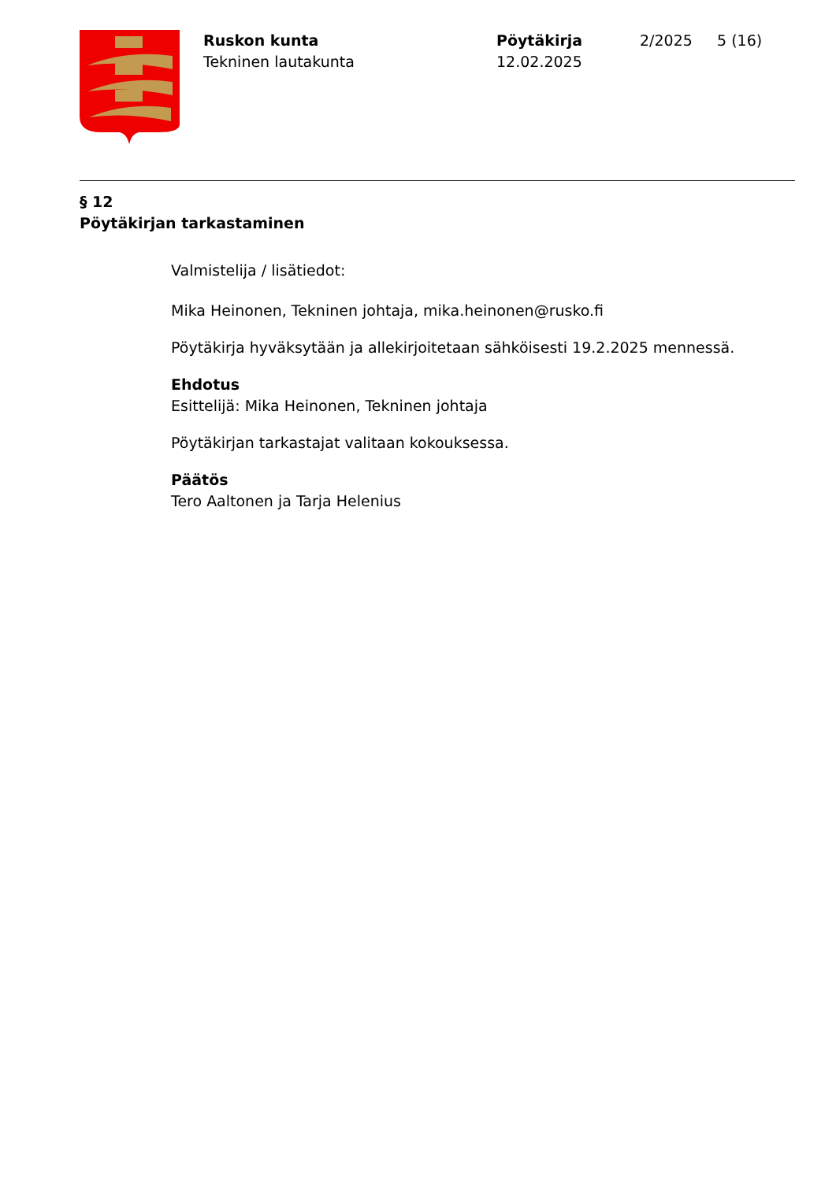Ruskon kunta
Tekninen lautakunta
Pöytäkirja
12.02.2025
2/2025 5 (16)
§ 12
Pöytäkirjan tarkastaminen
Valmistelija / lisätiedot:
Mika Heinonen, Tekninen johtaja, mika.heinonen@rusko.fi
Pöytäkirja hyväksytään ja allekirjoitetaan sähköisesti 19.2.2025 mennessä.
Ehdotus
Esittelijä: Mika Heinonen, Tekninen johtaja
Pöytäkirjan tarkastajat valitaan kokouksessa.
Päätös
Tero Aaltonen ja Tarja Helenius